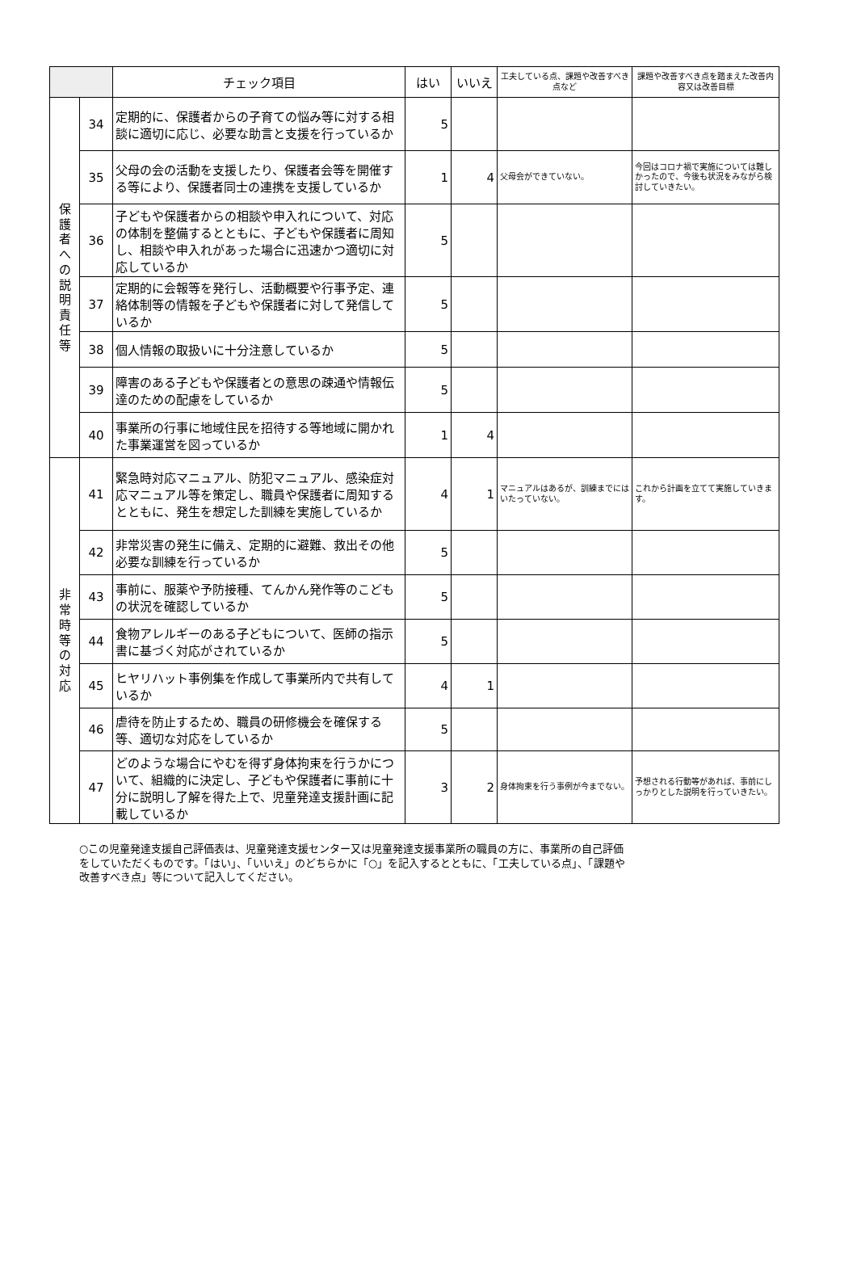| | | チェック項目 | はい | いいえ | 工夫している点、課題や改善すべき点など | 課題や改善すべき点を踏まえた改善内容又は改善目標 |
| --- | --- | --- | --- | --- | --- | --- |
| 保 護 者 へ の 説 明 責 任 等 | 34 | 定期的に、保護者からの子育ての悩み等に対する相談に適切に応じ、必要な助言と支援を行っているか | 5 | | | |
| | 35 | 父母の会の活動を支援したり、保護者会等を開催する等により、保護者同士の連携を支援しているか | 1 | 4 | 父母会ができていない。 | 今回はコロナ禍で実施については難しかったので、今後も状況をみながら検討していきたい。 |
| | 36 | 子どもや保護者からの相談や申入れについて、対応の体制を整備するとともに、子どもや保護者に周知し、相談や申入れがあった場合に迅速かつ適切に対応しているか | 5 | | | |
| | 37 | 定期的に会報等を発行し、活動概要や行事予定、連絡体制等の情報を子どもや保護者に対して発信しているか | 5 | | | |
| | 38 | 個人情報の取扱いに十分注意しているか | 5 | | | |
| | 39 | 障害のある子どもや保護者との意思の疎通や情報伝達のための配慮をしているか | 5 | | | |
| | 40 | 事業所の行事に地域住民を招待する等地域に開かれた事業運営を図っているか | 1 | 4 | | |
| 非 常 時 等 の 対 応 | 41 | 緊急時対応マニュアル、防犯マニュアル、感染症対応マニュアル等を策定し、職員や保護者に周知するとともに、発生を想定した訓練を実施しているか | 4 | 1 | マニュアルはあるが、訓練までにはいたっていない。 | これから計画を立てて実施していきます。 |
| | 42 | 非常災害の発生に備え、定期的に避難、救出その他必要な訓練を行っているか | 5 | | | |
| | 43 | 事前に、服薬や予防接種、てんかん発作等のこどもの状況を確認しているか | 5 | | | |
| | 44 | 食物アレルギーのある子どもについて、医師の指示書に基づく対応がされているか | 5 | | | |
| | 45 | ヒヤリハット事例集を作成して事業所内で共有しているか | 4 | 1 | | |
| | 46 | 虐待を防止するため、職員の研修機会を確保する等、適切な対応をしているか | 5 | | | |
| | 47 | どのような場合にやむを得ず身体拘束を行うかについて、組織的に決定し、子どもや保護者に事前に十分に説明し了解を得た上で、児童発達支援計画に記載しているか | 3 | 2 | 身体拘束を行う事例が今までない。 | 予想される行動等があれば、事前にしっかりとした説明を行っていきたい。 |
○この児童発達支援自己評価表は、児童発達支援センター又は児童発達支援事業所の職員の方に、事業所の自己評価をしていただくものです。「はい」、「いいえ」のどちらかに「○」を記入するとともに、「工夫している点」、「課題や改善すべき点」等について記入してください。